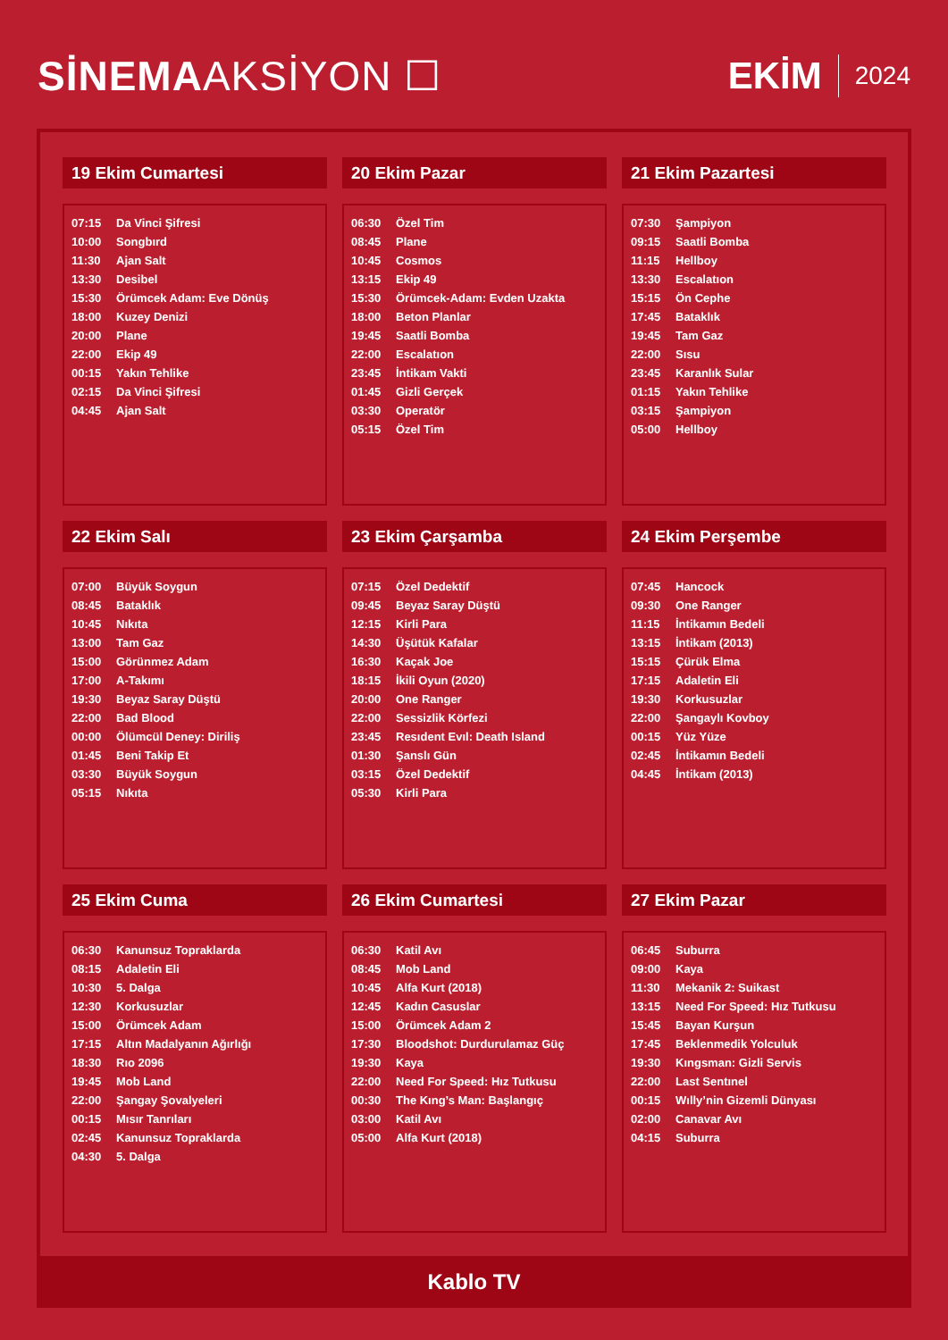SİNEMAAKSİYON ☐ EKİM 2024
19 Ekim Cumartesi
| 07:15 | Da Vinci Şifresi |
| 10:00 | Songbırd |
| 11:30 | Ajan Salt |
| 13:30 | Desibel |
| 15:30 | Örümcek Adam: Eve Dönüş |
| 18:00 | Kuzey Denizi |
| 20:00 | Plane |
| 22:00 | Ekip 49 |
| 00:15 | Yakın Tehlike |
| 02:15 | Da Vinci Şifresi |
| 04:45 | Ajan Salt |
20 Ekim Pazar
| 06:30 | Özel Tim |
| 08:45 | Plane |
| 10:45 | Cosmos |
| 13:15 | Ekip 49 |
| 15:30 | Örümcek-Adam: Evden Uzakta |
| 18:00 | Beton Planlar |
| 19:45 | Saatli Bomba |
| 22:00 | Escalatıon |
| 23:45 | İntikam Vakti |
| 01:45 | Gizli Gerçek |
| 03:30 | Operatör |
| 05:15 | Özel Tim |
21 Ekim Pazartesi
| 07:30 | Şampiyon |
| 09:15 | Saatli Bomba |
| 11:15 | Hellboy |
| 13:30 | Escalatıon |
| 15:15 | Ön Cephe |
| 17:45 | Bataklık |
| 19:45 | Tam Gaz |
| 22:00 | Sısu |
| 23:45 | Karanlık Sular |
| 01:15 | Yakın Tehlike |
| 03:15 | Şampiyon |
| 05:00 | Hellboy |
22 Ekim Salı
| 07:00 | Büyük Soygun |
| 08:45 | Bataklık |
| 10:45 | Nıkıta |
| 13:00 | Tam Gaz |
| 15:00 | Görünmez Adam |
| 17:00 | A-Takımı |
| 19:30 | Beyaz Saray Düştü |
| 22:00 | Bad Blood |
| 00:00 | Ölümcül Deney: Diriliş |
| 01:45 | Beni Takip Et |
| 03:30 | Büyük Soygun |
| 05:15 | Nıkıta |
23 Ekim Çarşamba
| 07:15 | Özel Dedektif |
| 09:45 | Beyaz Saray Düştü |
| 12:15 | Kirli Para |
| 14:30 | Üşütük Kafalar |
| 16:30 | Kaçak Joe |
| 18:15 | İkili Oyun (2020) |
| 20:00 | One Ranger |
| 22:00 | Sessizlik Körfezi |
| 23:45 | Resıdent Evıl: Death Island |
| 01:30 | Şanslı Gün |
| 03:15 | Özel Dedektif |
| 05:30 | Kirli Para |
24 Ekim Perşembe
| 07:45 | Hancock |
| 09:30 | One Ranger |
| 11:15 | İntikamın Bedeli |
| 13:15 | İntikam (2013) |
| 15:15 | Çürük Elma |
| 17:15 | Adaletin Eli |
| 19:30 | Korkusuzlar |
| 22:00 | Şangaylı Kovboy |
| 00:15 | Yüz Yüze |
| 02:45 | İntikamın Bedeli |
| 04:45 | İntikam (2013) |
25 Ekim Cuma
| 06:30 | Kanunsuz Topraklarda |
| 08:15 | Adaletin Eli |
| 10:30 | 5. Dalga |
| 12:30 | Korkusuzlar |
| 15:00 | Örümcek Adam |
| 17:15 | Altın Madalyanın Ağırlığı |
| 18:30 | Rıo 2096 |
| 19:45 | Mob Land |
| 22:00 | Şangay Şovalyeleri |
| 00:15 | Mısır Tanrıları |
| 02:45 | Kanunsuz Topraklarda |
| 04:30 | 5. Dalga |
26 Ekim Cumartesi
| 06:30 | Katil Avı |
| 08:45 | Mob Land |
| 10:45 | Alfa Kurt (2018) |
| 12:45 | Kadın Casuslar |
| 15:00 | Örümcek Adam 2 |
| 17:30 | Bloodshot: Durdurulamaz Güç |
| 19:30 | Kaya |
| 22:00 | Need For Speed: Hız Tutkusu |
| 00:30 | The Kıng’s Man: Başlangıç |
| 03:00 | Katil Avı |
| 05:00 | Alfa Kurt (2018) |
27 Ekim Pazar
| 06:45 | Suburra |
| 09:00 | Kaya |
| 11:30 | Mekanik 2: Suikast |
| 13:15 | Need For Speed: Hız Tutkusu |
| 15:45 | Bayan Kurşun |
| 17:45 | Beklenmedik Yolculuk |
| 19:30 | Kıngsman: Gizli Servis |
| 22:00 | Last Sentınel |
| 00:15 | Wılly’nin Gizemli Dünyası |
| 02:00 | Canavar Avı |
| 04:15 | Suburra |
Kablo TV